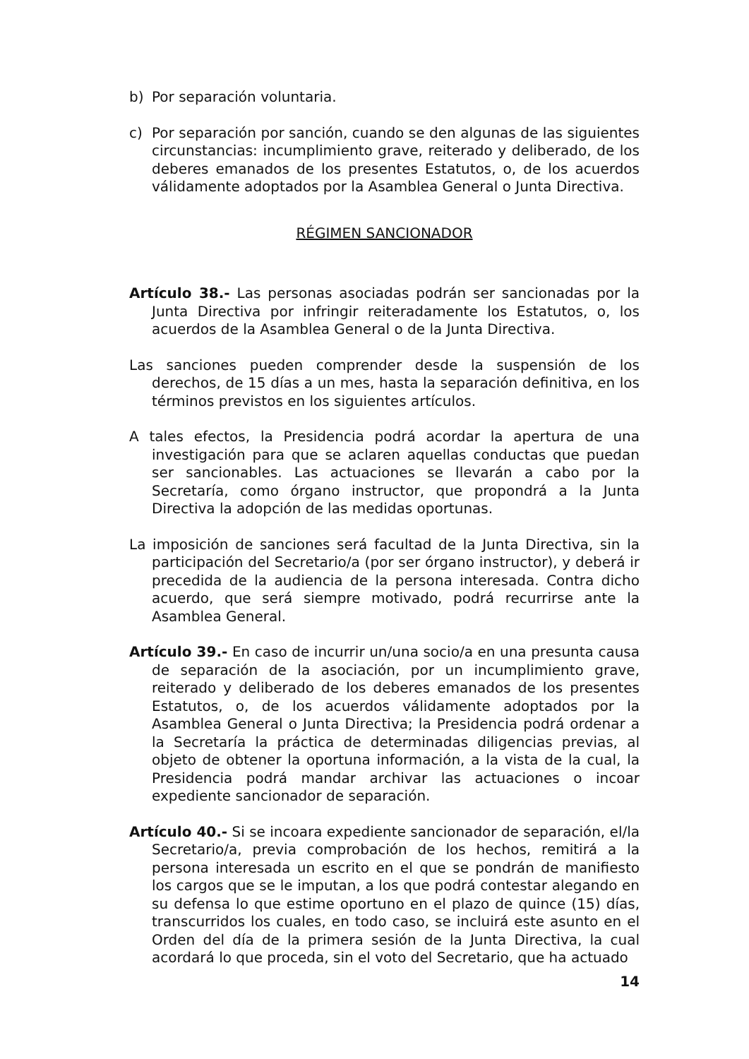b) Por separación voluntaria.
c) Por separación por sanción, cuando se den algunas de las siguientes circunstancias: incumplimiento grave, reiterado y deliberado, de los deberes emanados de los presentes Estatutos, o, de los acuerdos válidamente adoptados por la Asamblea General o Junta Directiva.
RÉGIMEN SANCIONADOR
Artículo 38.- Las personas asociadas podrán ser sancionadas por la Junta Directiva por infringir reiteradamente los Estatutos, o, los acuerdos de la Asamblea General o de la Junta Directiva.
Las sanciones pueden comprender desde la suspensión de los derechos, de 15 días a un mes, hasta la separación definitiva, en los términos previstos en los siguientes artículos.
A tales efectos, la Presidencia podrá acordar la apertura de una investigación para que se aclaren aquellas conductas que puedan ser sancionables. Las actuaciones se llevarán a cabo por la Secretaría, como órgano instructor, que propondrá a la Junta Directiva la adopción de las medidas oportunas.
La imposición de sanciones será facultad de la Junta Directiva, sin la participación del Secretario/a (por ser órgano instructor), y deberá ir precedida de la audiencia de la persona interesada. Contra dicho acuerdo, que será siempre motivado, podrá recurrirse ante la Asamblea General.
Artículo 39.- En caso de incurrir un/una socio/a en una presunta causa de separación de la asociación, por un incumplimiento grave, reiterado y deliberado de los deberes emanados de los presentes Estatutos, o, de los acuerdos válidamente adoptados por la Asamblea General o Junta Directiva; la Presidencia podrá ordenar a la Secretaría la práctica de determinadas diligencias previas, al objeto de obtener la oportuna información, a la vista de la cual, la Presidencia podrá mandar archivar las actuaciones o incoar expediente sancionador de separación.
Artículo 40.- Si se incoara expediente sancionador de separación, el/la Secretario/a, previa comprobación de los hechos, remitirá a la persona interesada un escrito en el que se pondrán de manifiesto los cargos que se le imputan, a los que podrá contestar alegando en su defensa lo que estime oportuno en el plazo de quince (15) días, transcurridos los cuales, en todo caso, se incluirá este asunto en el Orden del día de la primera sesión de la Junta Directiva, la cual acordará lo que proceda, sin el voto del Secretario, que ha actuado
14